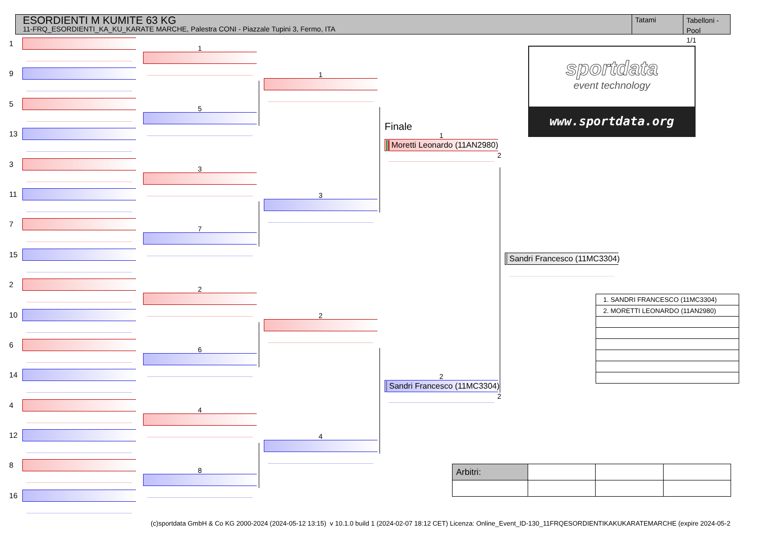ESORDIENTI M KUMITE 63 KG
11-FRQ_ESORDIENTI_KA_KU_KARATE MARCHE, Palestra CONI - Piazzale Tupini 3, Fermo, ITA
Tatami
Tabelloni - Pool
1/1
1
9
5
13
3
11
7
15
2
10
6
14
4
12
8
16
1
5
3
7
2
6
4
8
1
3
2
4
Finale
1
Moretti Leonardo (11AN2980)
2
Sandri Francesco (11MC3304)
2
Sandri Francesco (11MC3304)
2
| Arbitri: | | | |
sportdata
event technology
www.sportdata.org
| 1. SANDRI FRANCESCO (11MC3304) |
| 2. MORETTI LEONARDO (11AN2980) |
(c)sportdata GmbH & Co KG 2000-2024 (2024-05-12 13:15) v 10.1.0 build 1 (2024-02-07 18:12 CET) Licenza: Online_Event_ID-130_11FRQESORDIENTIKAKUKARATEMARCHE (expire 2024-05-2